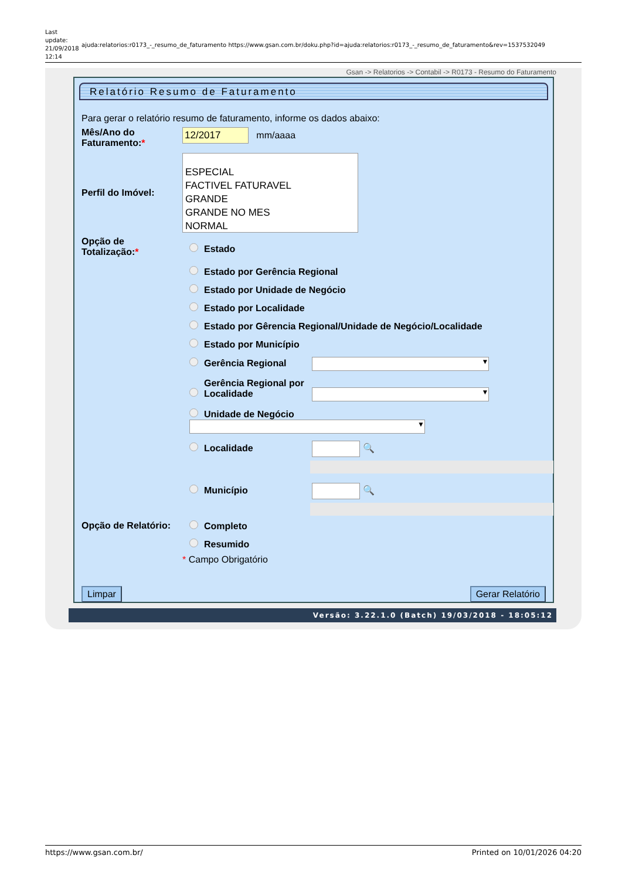Last update: 21/09/2018 12:14
ajuda:relatorios:r0173_-_resumo_de_faturamento https://www.gsan.com.br/doku.php?id=ajuda:relatorios:r0173_-_resumo_de_faturamento&rev=1537532049
Gsan -> Relatorios -> Contabil -> R0173 - Resumo do Faturamento
Relatório Resumo de Faturamento
Para gerar o relatório resumo de faturamento, informe os dados abaixo:
Mês/Ano do Faturamento:*
12/2017 mm/aaaa
Perfil do Imóvel:
ESPECIAL
FACTIVEL FATURAVEL
GRANDE
GRANDE NO MES
NORMAL
Opção de Totalização:*
Estado
Estado por Gerência Regional
Estado por Unidade de Negócio
Estado por Localidade
Estado por Gêrencia Regional/Unidade de Negócio/Localidade
Estado por Município
Gerência Regional ▼
Gerência Regional por Localidade ▼
Unidade de Negócio ▼
Localidade 🔍
Município 🔍
Opção de Relatório:
Completo
Resumido
* Campo Obrigatório
Limpar Gerar Relatório
Versão: 3.22.1.0 (Batch) 19/03/2018 - 18:05:12
https://www.gsan.com.br/ Printed on 10/01/2026 04:20